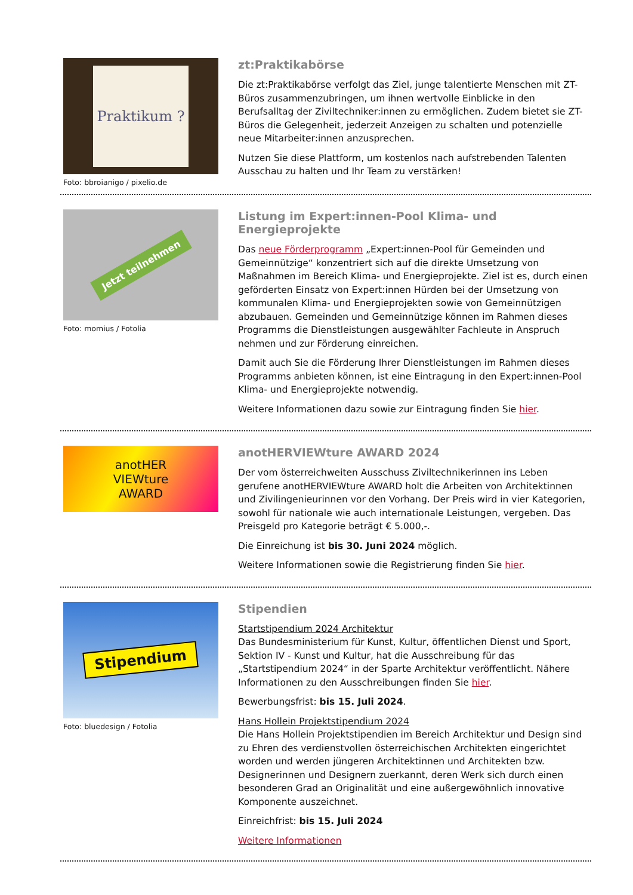Praktikum ?
Foto: bbroianigo / pixelio.de
zt:Praktikabörse
Die zt:Praktikabörse verfolgt das Ziel, junge talentierte Menschen mit ZT-Büros zusammenzubringen, um ihnen wertvolle Einblicke in den Berufsalltag der Ziviltechniker:innen zu ermöglichen. Zudem bietet sie ZT-Büros die Gelegenheit, jederzeit Anzeigen zu schalten und potenzielle neue Mitarbeiter:innen anzusprechen.
Nutzen Sie diese Plattform, um kostenlos nach aufstrebenden Talenten Ausschau zu halten und Ihr Team zu verstärken!
Jetzt teilnehmen
Foto: momius / Fotolia
Listung im Expert:innen-Pool Klima- und Energieprojekte
Das neue Förderprogramm „Expert:innen-Pool für Gemeinden und Gemeinnützige“ konzentriert sich auf die direkte Umsetzung von Maßnahmen im Bereich Klima- und Energieprojekte. Ziel ist es, durch einen geförderten Einsatz von Expert:innen Hürden bei der Umsetzung von kommunalen Klima- und Energieprojekten sowie von Gemeinnützigen abzubauen. Gemeinden und Gemeinnützige können im Rahmen dieses Programms die Dienstleistungen ausgewählter Fachleute in Anspruch nehmen und zur Förderung einreichen.
Damit auch Sie die Förderung Ihrer Dienstleistungen im Rahmen dieses Programms anbieten können, ist eine Eintragung in den Expert:innen-Pool Klima- und Energieprojekte notwendig.
Weitere Informationen dazu sowie zur Eintragung finden Sie hier.
anotHER
VIEWture
AWARD
anotHERVIEWture AWARD 2024
Der vom österreichweiten Ausschuss Ziviltechnikerinnen ins Leben gerufene anotHERVIEWture AWARD holt die Arbeiten von Architektinnen und Zivilingenieurinnen vor den Vorhang. Der Preis wird in vier Kategorien, sowohl für nationale wie auch internationale Leistungen, vergeben. Das Preisgeld pro Kategorie beträgt € 5.000,-.
Die Einreichung ist bis 30. Juni 2024 möglich.
Weitere Informationen sowie die Registrierung finden Sie hier.
Stipendium
Foto: bluedesign / Fotolia
Stipendien
Startstipendium 2024 Architektur
Das Bundesministerium für Kunst, Kultur, öffentlichen Dienst und Sport, Sektion IV - Kunst und Kultur, hat die Ausschreibung für das „Startstipendium 2024“ in der Sparte Architektur veröffentlicht. Nähere Informationen zu den Ausschreibungen finden Sie hier.
Bewerbungsfrist: bis 15. Juli 2024.
Hans Hollein Projektstipendium 2024
Die Hans Hollein Projektstipendien im Bereich Architektur und Design sind zu Ehren des verdienstvollen österreichischen Architekten eingerichtet worden und werden jüngeren Architektinnen und Architekten bzw. Designerinnen und Designern zuerkannt, deren Werk sich durch einen besonderen Grad an Originalität und eine außergewöhnlich innovative Komponente auszeichnet.
Einreichfrist: bis 15. Juli 2024
Weitere Informationen